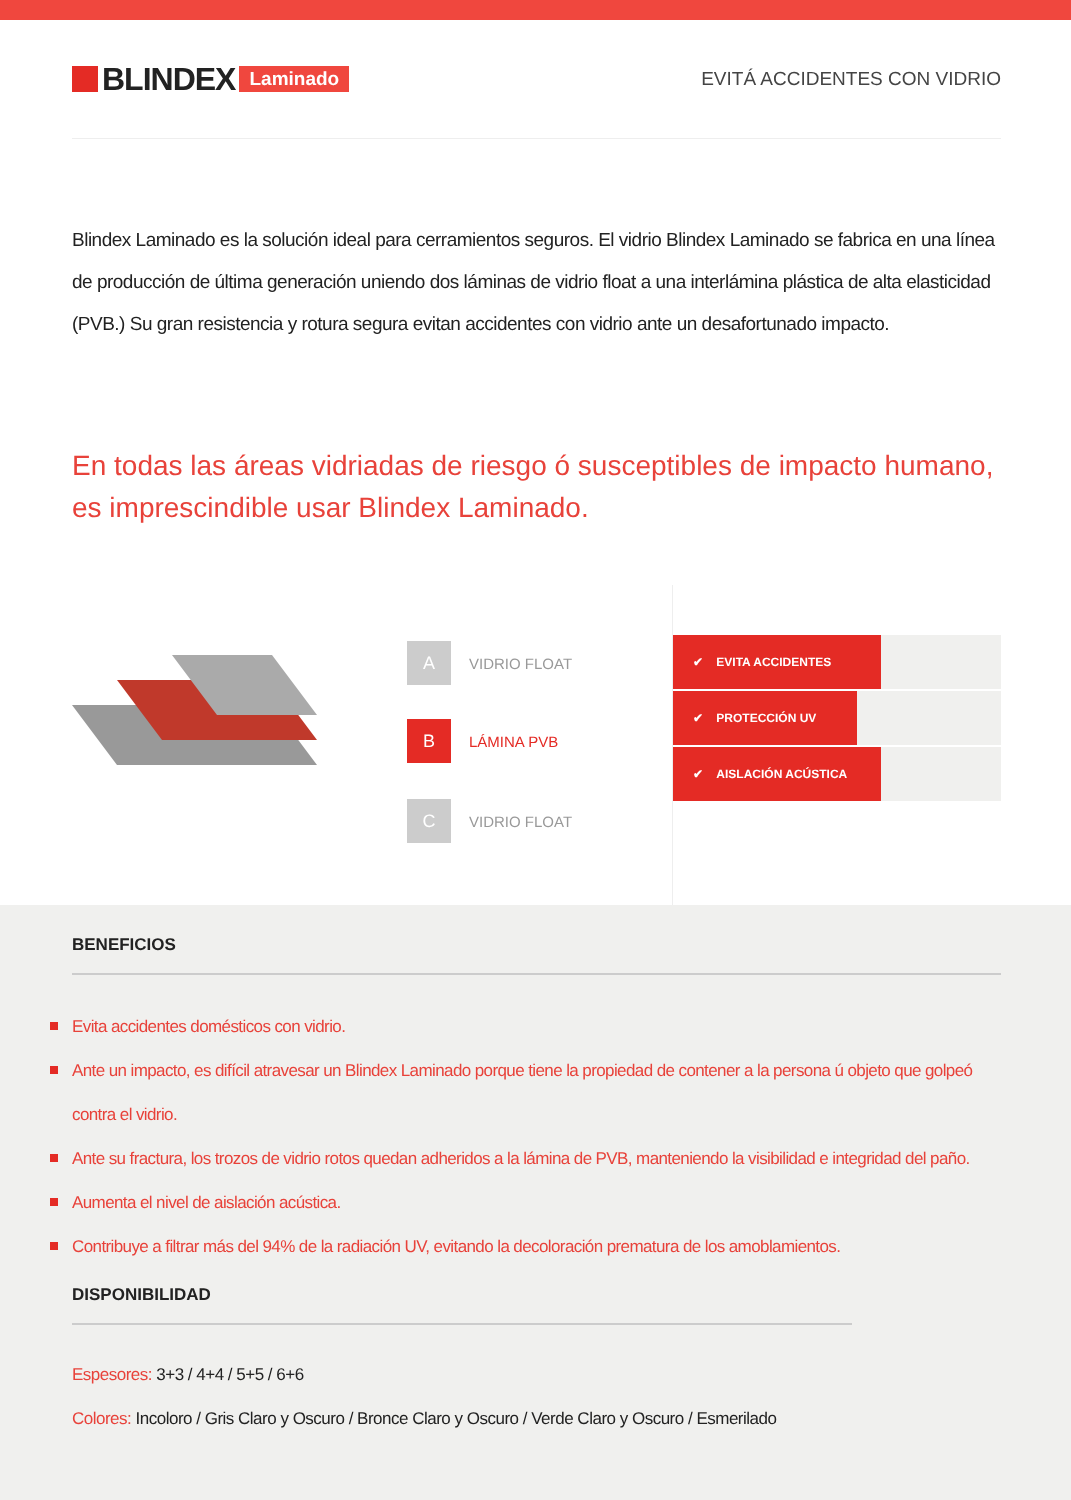BLINDEX Laminado EVITÁ ACCIDENTES CON VIDRIO
Blindex Laminado es la solución ideal para cerramientos seguros. El vidrio Blindex Laminado se fabrica en una línea de producción de última generación uniendo dos láminas de vidrio float a una interlámina plástica de alta elasticidad (PVB.) Su gran resistencia y rotura segura evitan accidentes con vidrio ante un desafortunado impacto.
En todas las áreas vidriadas de riesgo ó susceptibles de impacto humano,
es imprescindible usar Blindex Laminado.
A
VIDRIO FLOAT
B
LÁMINA PVB
C
VIDRIO FLOAT
✔ EVITA ACCIDENTES
✔ PROTECCIÓN UV
✔ AISLACIÓN ACÚSTICA
BENEFICIOS
Evita accidentes domésticos con vidrio.
Ante un impacto, es difícil atravesar un Blindex Laminado porque tiene la propiedad de contener a la persona ú objeto que golpeó contra el vidrio.
Ante su fractura, los trozos de vidrio rotos quedan adheridos a la lámina de PVB, manteniendo la visibilidad e integridad del paño.
Aumenta el nivel de aislación acústica.
Contribuye a filtrar más del 94% de la radiación UV, evitando la decoloración prematura de los amoblamientos.
DISPONIBILIDAD
Espesores: 3+3 / 4+4 / 5+5 / 6+6
Colores: Incoloro / Gris Claro y Oscuro / Bronce Claro y Oscuro / Verde Claro y Oscuro / Esmerilado